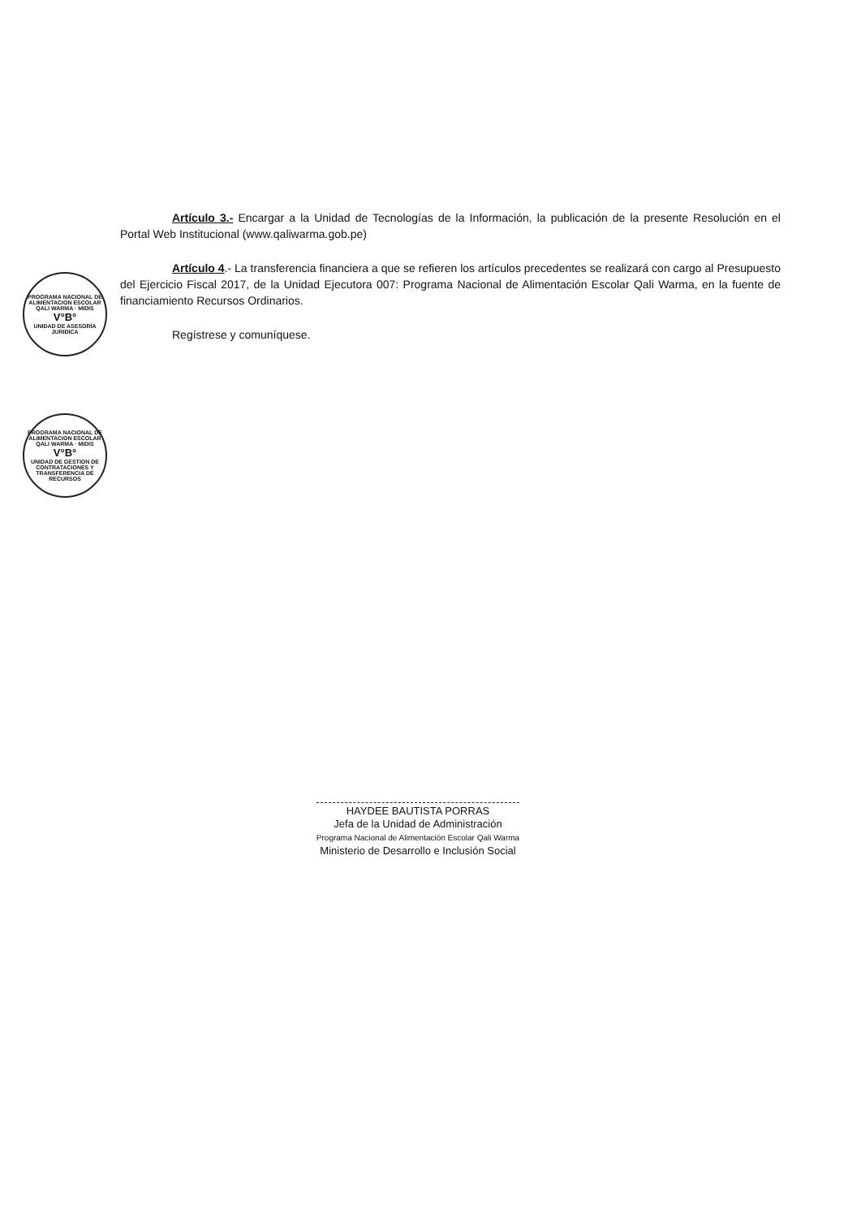Artículo 3.- Encargar a la Unidad de Tecnologías de la Información, la publicación de la presente Resolución en el Portal Web Institucional (www.qaliwarma.gob.pe)
Artículo 4.- La transferencia financiera a que se refieren los artículos precedentes se realizará con cargo al Presupuesto del Ejercicio Fiscal 2017, de la Unidad Ejecutora 007: Programa Nacional de Alimentación Escolar Qali Warma, en la fuente de financiamiento Recursos Ordinarios.
Regístrese y comuníquese.
PROGRAMA NACIONAL DE ALIMENTACION ESCOLAR QALI WARMA · MIDIS
V°B°
UNIDAD DE ASESORÍA JURIDICA
PROGRAMA NACIONAL DE ALIMENTACION ESCOLAR QALI WARMA · MIDIS
V°B°
UNIDAD DE GESTION DE CONTRATACIONES Y TRANSFERENCIA DE RECURSOS
HAYDEE BAUTISTA PORRAS
Jefa de la Unidad de Administración
Programa Nacional de Alimentación Escolar Qali Warma
Ministerio de Desarrollo e Inclusión Social